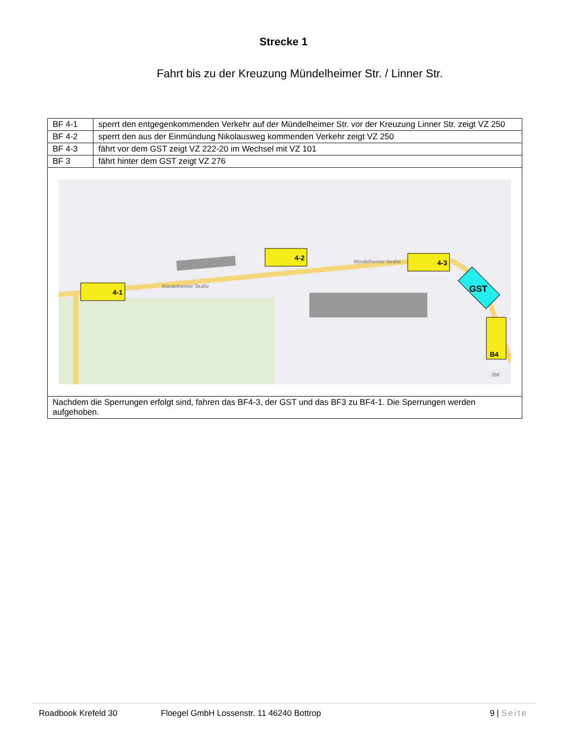Strecke 1
Fahrt bis zu der Kreuzung Mündelheimer Str. / Linner Str.
| BF 4-1 | sperrt den entgegenkommenden Verkehr auf der Mündelheimer Str. vor der Kreuzung Linner Str. zeigt VZ 250 |
| BF 4-2 | sperrt den aus der Einmündung Nikolausweg kommenden Verkehr zeigt VZ 250 |
| BF 4-3 | fährt vor dem GST zeigt VZ 222-20 im Wechsel mit VZ 101 |
| BF 3 | fährt hinter dem GST zeigt VZ 276 |
| 4-1 4-2 4-3 GST B4 Mündelheimer Straße Mündelheimer Straße 288 | |
| Nachdem die Sperrungen erfolgt sind, fahren das BF4-3, der GST und das BF3 zu BF4-1. Die Sperrungen werden aufgehoben. | |
Roadbook Krefeld 30 Floegel GmbH Lossenstr. 11 46240 Bottrop 9 | Seite